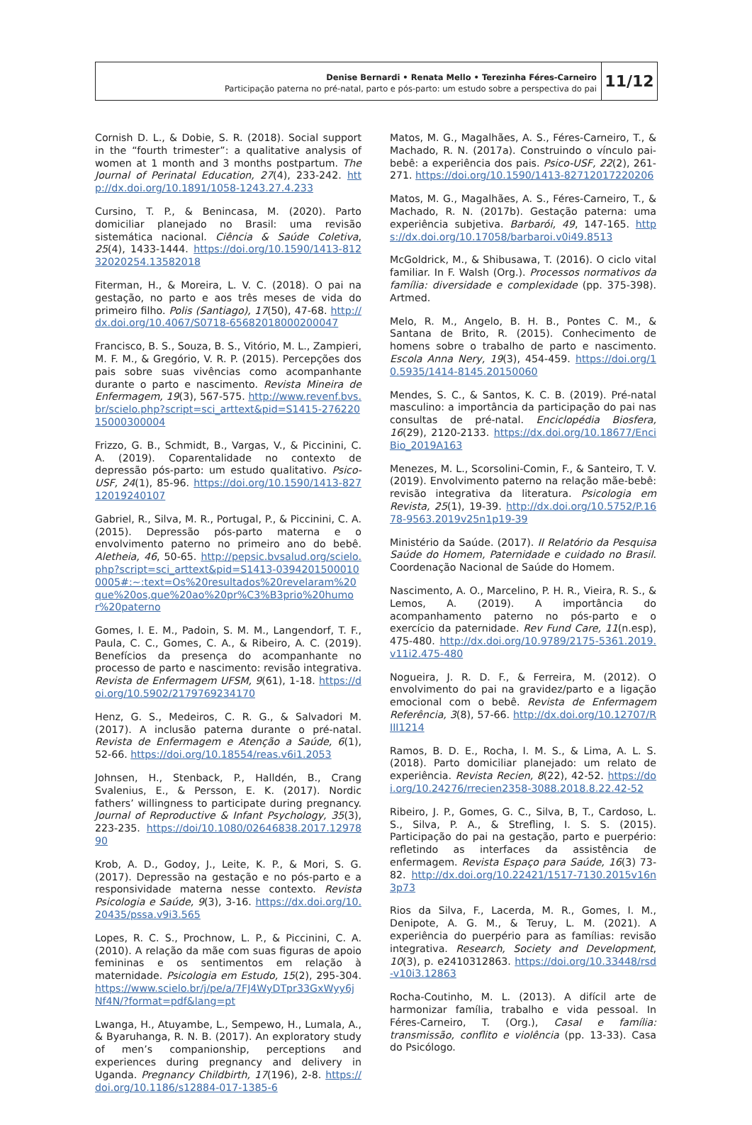Denise Bernardi • Renata Mello • Terezinha Féres-Carneiro
Participação paterna no pré-natal, parto e pós-parto: um estudo sobre a perspectiva do pai
11/12
Cornish D. L., & Dobie, S. R. (2018). Social support in the “fourth trimester”: a qualitative analysis of women at 1 month and 3 months postpartum. The Journal of Perinatal Education, 27(4), 233-242. http://dx.doi.org/10.1891/1058-1243.27.4.233
Cursino, T. P., & Benincasa, M. (2020). Parto domiciliar planejado no Brasil: uma revisão sistemática nacional. Ciência & Saúde Coletiva, 25(4), 1433-1444. https://doi.org/10.1590/1413-81232020254.13582018
Fiterman, H., & Moreira, L. V. C. (2018). O pai na gestação, no parto e aos três meses de vida do primeiro filho. Polis (Santiago), 17(50), 47-68. http://dx.doi.org/10.4067/S0718-65682018000200047
Francisco, B. S., Souza, B. S., Vitório, M. L., Zampieri, M. F. M., & Gregório, V. R. P. (2015). Percepções dos pais sobre suas vivências como acompanhante durante o parto e nascimento. Revista Mineira de Enfermagem, 19(3), 567-575. http://www.revenf.bvs.br/scielo.php?script=sci_arttext&pid=S1415-27622015000300004
Frizzo, G. B., Schmidt, B., Vargas, V., & Piccinini, C. A. (2019). Coparentalidade no contexto de depressão pós-parto: um estudo qualitativo. Psico-USF, 24(1), 85-96. https://doi.org/10.1590/1413-82712019240107
Gabriel, R., Silva, M. R., Portugal, P., & Piccinini, C. A. (2015). Depressão pós-parto materna e o envolvimento paterno no primeiro ano do bebê. Aletheia, 46, 50-65. http://pepsic.bvsalud.org/scielo.php?script=sci_arttext&pid=S1413-03942015000100005#:~:text=Os%20resultados%20revelaram%20que%20os,que%20ao%20pr%C3%B3prio%20humor%20paterno
Gomes, I. E. M., Padoin, S. M. M., Langendorf, T. F., Paula, C. C., Gomes, C. A., & Ribeiro, A. C. (2019). Benefícios da presença do acompanhante no processo de parto e nascimento: revisão integrativa. Revista de Enfermagem UFSM, 9(61), 1-18. https://doi.org/10.5902/2179769234170
Henz, G. S., Medeiros, C. R. G., & Salvadori M. (2017). A inclusão paterna durante o pré-natal. Revista de Enfermagem e Atenção a Saúde, 6(1), 52-66. https://doi.org/10.18554/reas.v6i1.2053
Johnsen, H., Stenback, P., Halldén, B., Crang Svalenius, E., & Persson, E. K. (2017). Nordic fathers’ willingness to participate during pregnancy. Journal of Reproductive & Infant Psychology, 35(3), 223-235. https://doi/10.1080/02646838.2017.1297890
Krob, A. D., Godoy, J., Leite, K. P., & Mori, S. G. (2017). Depressão na gestação e no pós-parto e a responsividade materna nesse contexto. Revista Psicologia e Saúde, 9(3), 3-16. https://dx.doi.org/10.20435/pssa.v9i3.565
Lopes, R. C. S., Prochnow, L. P., & Piccinini, C. A. (2010). A relação da mãe com suas figuras de apoio femininas e os sentimentos em relação à maternidade. Psicologia em Estudo, 15(2), 295-304. https://www.scielo.br/j/pe/a/7FJ4WyDTpr33GxWyy6jNf4N/?format=pdf&lang=pt
Lwanga, H., Atuyambe, L., Sempewo, H., Lumala, A., & Byaruhanga, R. N. B. (2017). An exploratory study of men’s companionship, perceptions and experiences during pregnancy and delivery in Uganda. Pregnancy Childbirth, 17(196), 2-8. https://doi.org/10.1186/s12884-017-1385-6
Matos, M. G., Magalhães, A. S., Féres-Carneiro, T., & Machado, R. N. (2017a). Construindo o vínculo pai-bebê: a experiência dos pais. Psico-USF, 22(2), 261-271. https://doi.org/10.1590/1413-82712017220206
Matos, M. G., Magalhães, A. S., Féres-Carneiro, T., & Machado, R. N. (2017b). Gestação paterna: uma experiência subjetiva. Barbarói, 49, 147-165. https://dx.doi.org/10.17058/barbaroi.v0i49.8513
McGoldrick, M., & Shibusawa, T. (2016). O ciclo vital familiar. In F. Walsh (Org.). Processos normativos da família: diversidade e complexidade (pp. 375-398). Artmed.
Melo, R. M., Angelo, B. H. B., Pontes C. M., & Santana de Brito, R. (2015). Conhecimento de homens sobre o trabalho de parto e nascimento. Escola Anna Nery, 19(3), 454-459. https://doi.org/10.5935/1414-8145.20150060
Mendes, S. C., & Santos, K. C. B. (2019). Pré-natal masculino: a importância da participação do pai nas consultas de pré-natal. Enciclopédia Biosfera, 16(29), 2120-2133. https://dx.doi.org/10.18677/EnciBio_2019A163
Menezes, M. L., Scorsolini-Comin, F., & Santeiro, T. V. (2019). Envolvimento paterno na relação mãe-bebê: revisão integrativa da literatura. Psicologia em Revista, 25(1), 19-39. http://dx.doi.org/10.5752/P.1678-9563.2019v25n1p19-39
Ministério da Saúde. (2017). II Relatório da Pesquisa Saúde do Homem, Paternidade e cuidado no Brasil. Coordenação Nacional de Saúde do Homem.
Nascimento, A. O., Marcelino, P. H. R., Vieira, R. S., & Lemos, A. (2019). A importância do acompanhamento paterno no pós-parto e o exercício da paternidade. Rev Fund Care, 11(n.esp), 475-480. http://dx.doi.org/10.9789/2175-5361.2019.v11i2.475-480
Nogueira, J. R. D. F., & Ferreira, M. (2012). O envolvimento do pai na gravidez/parto e a ligação emocional com o bebê. Revista de Enfermagem Referência, 3(8), 57-66. http://dx.doi.org/10.12707/RIII1214
Ramos, B. D. E., Rocha, I. M. S., & Lima, A. L. S. (2018). Parto domiciliar planejado: um relato de experiência. Revista Recien, 8(22), 42-52. https://doi.org/10.24276/rrecien2358-3088.2018.8.22.42-52
Ribeiro, J. P., Gomes, G. C., Silva, B, T., Cardoso, L. S., Silva, P. A., & Strefling, I. S. S. (2015). Participação do pai na gestação, parto e puerpério: refletindo as interfaces da assistência de enfermagem. Revista Espaço para Saúde, 16(3) 73-82. http://dx.doi.org/10.22421/1517-7130.2015v16n3p73
Rios da Silva, F., Lacerda, M. R., Gomes, I. M., Denipote, A. G. M., & Teruy, L. M. (2021). A experiência do puerpério para as famílias: revisão integrativa. Research, Society and Development, 10(3), p. e2410312863. https://doi.org/10.33448/rsd-v10i3.12863
Rocha-Coutinho, M. L. (2013). A difícil arte de harmonizar família, trabalho e vida pessoal. In Féres-Carneiro, T. (Org.), Casal e família: transmissão, conflito e violência (pp. 13-33). Casa do Psicólogo.